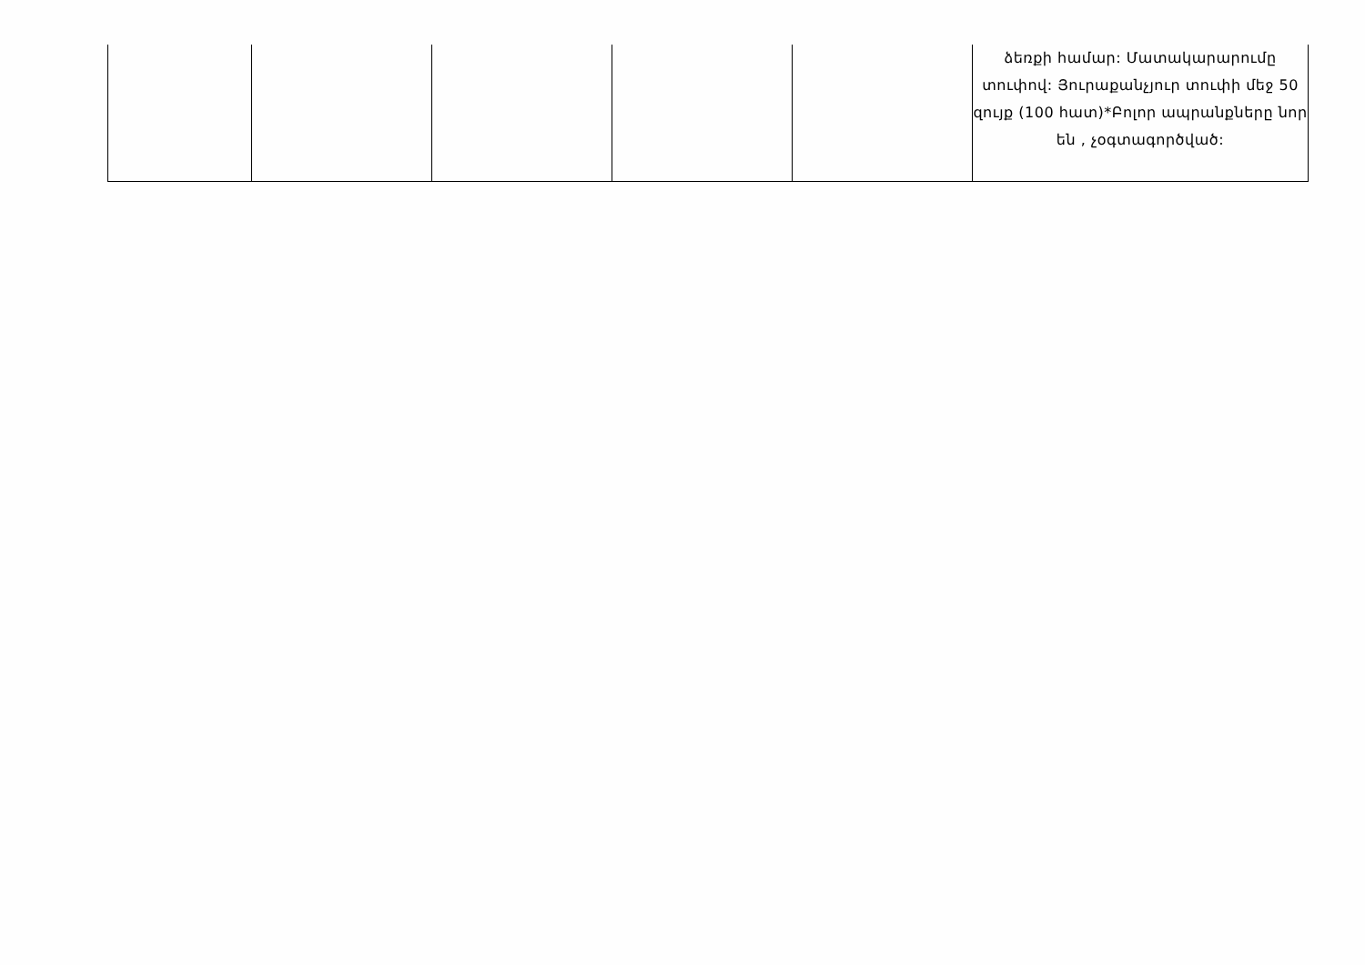| | | | | | ձեռքի համար: Մատակարարումը տուփով: Յուրաքանչյուր տուփի մեջ 50 զույք (100 հատ)*Բոլոր ապրանքները նոր են , չօգտագործված: |